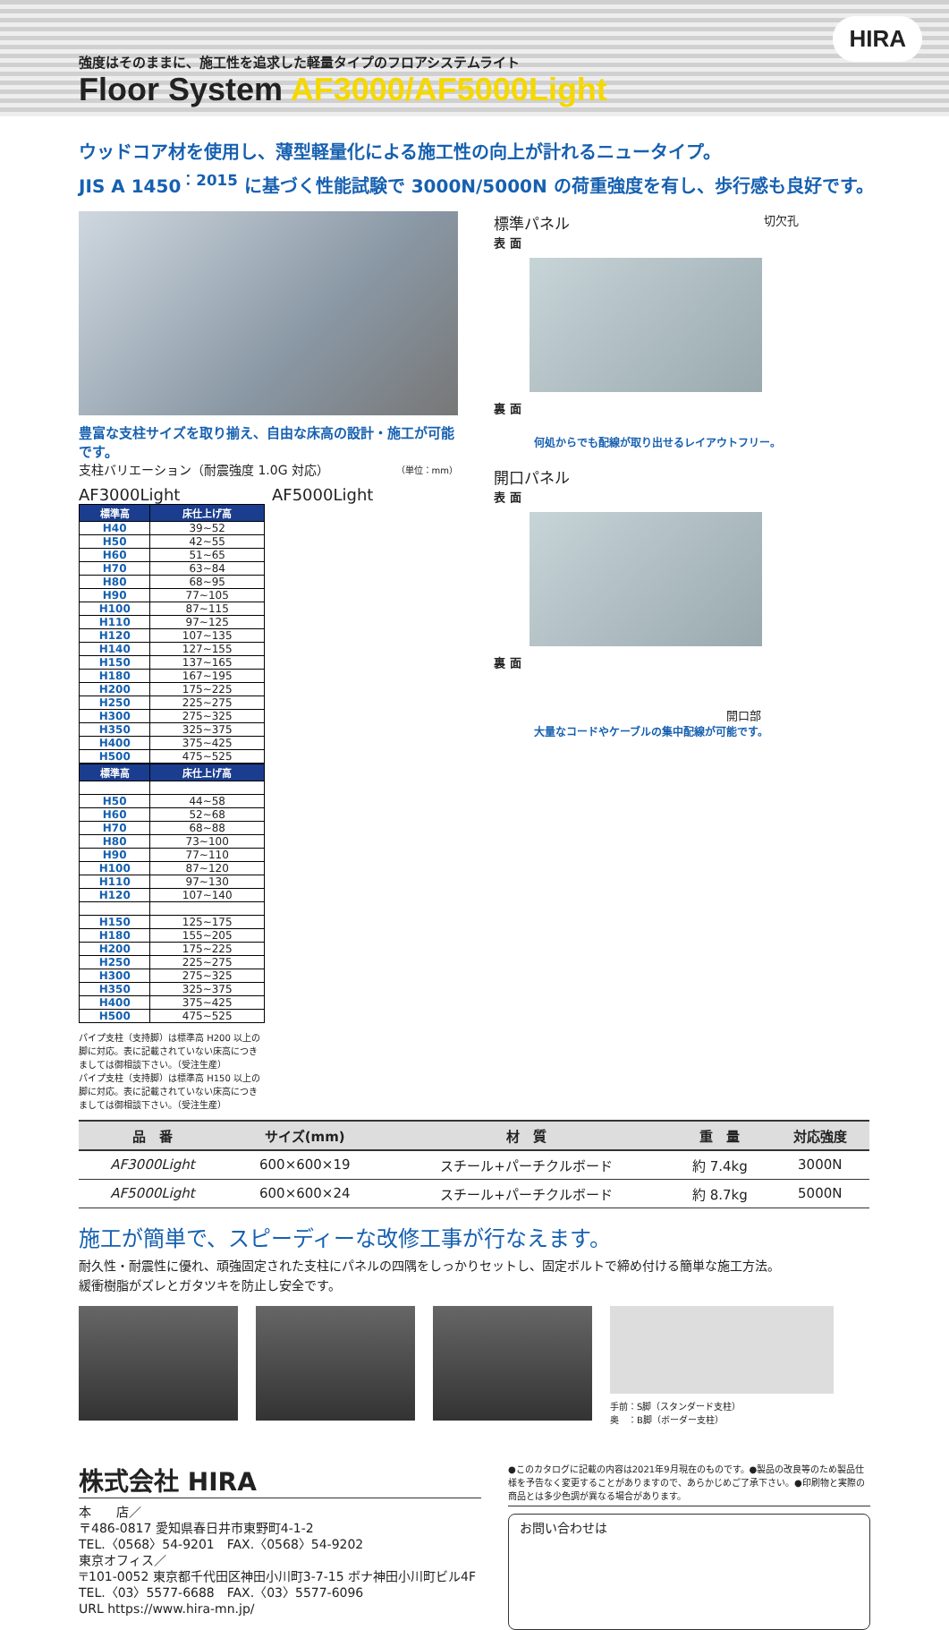強度はそのままに、施工性を追求した軽量タイプのフロアシステムライト
Floor System AF3000/AF5000Light
HIRA
ウッドコア材を使用し、薄型軽量化による施工性の向上が計れるニュータイプ。
JIS A 1450<sup>：2015</sup> に基づく性能試験で 3000N/5000N の荷重強度を有し、歩行感も良好です。
豊富な支柱サイズを取り揃え、自由な床高の設計・施工が可能です。
支柱バリエーション（耐震強度 1.0G 対応） （単位：mm）
AF3000Light AF5000Light
| 標準高 | 床仕上げ高 |
| --- | --- |
| H40 | 39~52 |
| H50 | 42~55 |
| H60 | 51~65 |
| H70 | 63~84 |
| H80 | 68~95 |
| H90 | 77~105 |
| H100 | 87~115 |
| H110 | 97~125 |
| H120 | 107~135 |
| H140 | 127~155 |
| H150 | 137~165 |
| H180 | 167~195 |
| H200 | 175~225 |
| H250 | 225~275 |
| H300 | 275~325 |
| H350 | 325~375 |
| H400 | 375~425 |
| H500 | 475~525 |
| 標準高 | 床仕上げ高 |
| --- | --- |
| H50 | 44~58 |
| H60 | 52~68 |
| H70 | 68~88 |
| H80 | 73~100 |
| H90 | 77~110 |
| H100 | 87~120 |
| H110 | 97~130 |
| H120 | 107~140 |
| H150 | 125~175 |
| H180 | 155~205 |
| H200 | 175~225 |
| H250 | 225~275 |
| H300 | 275~325 |
| H350 | 325~375 |
| H400 | 375~425 |
| H500 | 475~525 |
パイプ支柱（支持脚）は標準高 H200 以上の脚に対応。表に記載されていない床高につきましては御相談下さい。（受注生産）
パイプ支柱（支持脚）は標準高 H150 以上の脚に対応。表に記載されていない床高につきましては御相談下さい。（受注生産）
標準パネル 切欠孔
表 面
裏 面
何処からでも配線が取り出せるレイアウトフリー。
開口パネル
表 面
裏 面
開口部
大量なコードやケーブルの集中配線が可能です。
| 品 番 | サイズ(mm) | 材 質 | 重 量 | 対応強度 |
| --- | --- | --- | --- | --- |
| AF3000Light | 600×600×19 | スチール+パーチクルボード | 約 7.4kg | 3000N |
| AF5000Light | 600×600×24 | スチール+パーチクルボード | 約 8.7kg | 5000N |
施工が簡単で、スピーディーな改修工事が行なえます。
耐久性・耐震性に優れ、頑強固定された支柱にパネルの四隅をしっかりセットし、固定ボルトで締め付ける簡単な施工方法。
緩衝樹脂がズレとガタツキを防止し安全です。
手前：S脚（スタンダード支柱）
奥　：B脚（ボーダー支柱）
株式会社 HIRA
本　　店／
〒486-0817 愛知県春日井市東野町4-1-2
TEL.〈0568〉54-9201　FAX.〈0568〉54-9202
東京オフィス／
〒101-0052 東京都千代田区神田小川町3-7-15 ボナ神田小川町ビル4F
TEL.〈03〉5577-6688　FAX.〈03〉5577-6096
URL https://www.hira-mn.jp/
●このカタログに記載の内容は2021年9月現在のものです。●製品の改良等のため製品仕様を予告なく変更することがありますので、あらかじめご了承下さい。●印刷物と実際の商品とは多少色調が異なる場合があります。
お問い合わせは